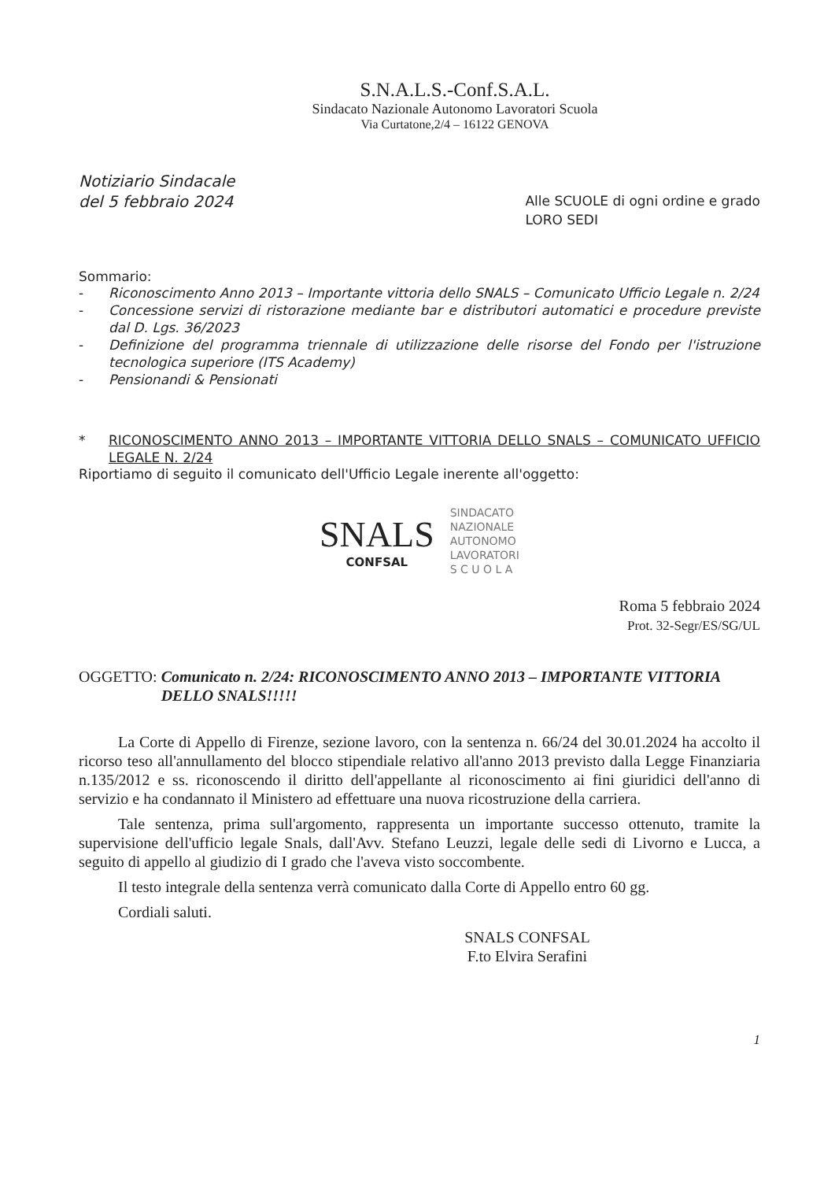S.N.A.L.S.-Conf.S.A.L.
Sindacato Nazionale Autonomo Lavoratori Scuola
Via Curtatone,2/4 – 16122 GENOVA
Notiziario Sindacale
del 5 febbraio 2024
Alle SCUOLE di ogni ordine e grado
LORO SEDI
Sommario:
- Riconoscimento Anno 2013 – Importante vittoria dello SNALS – Comunicato Ufficio Legale n. 2/24
- Concessione servizi di ristorazione mediante bar e distributori automatici e procedure previste dal D. Lgs. 36/2023
- Definizione del programma triennale di utilizzazione delle risorse del Fondo per l'istruzione tecnologica superiore (ITS Academy)
- Pensionandi & Pensionati
* RICONOSCIMENTO ANNO 2013 – IMPORTANTE VITTORIA DELLO SNALS – COMUNICATO UFFICIO LEGALE N. 2/24
Riportiamo di seguito il comunicato dell'Ufficio Legale inerente all'oggetto:
SNALS
CONFSAL
SINDACATO
NAZIONALE
AUTONOMO
LAVORATORI
S C U O L A
Roma 5 febbraio 2024
Prot. 32-Segr/ES/SG/UL
OGGETTO: Comunicato n. 2/24: RICONOSCIMENTO ANNO 2013 – IMPORTANTE VITTORIA DELLO SNALS!!!!!
La Corte di Appello di Firenze, sezione lavoro, con la sentenza n. 66/24 del 30.01.2024 ha accolto il ricorso teso all'annullamento del blocco stipendiale relativo all'anno 2013 previsto dalla Legge Finanziaria n.135/2012 e ss. riconoscendo il diritto dell'appellante al riconoscimento ai fini giuridici dell'anno di servizio e ha condannato il Ministero ad effettuare una nuova ricostruzione della carriera.
Tale sentenza, prima sull'argomento, rappresenta un importante successo ottenuto, tramite la supervisione dell'ufficio legale Snals, dall'Avv. Stefano Leuzzi, legale delle sedi di Livorno e Lucca, a seguito di appello al giudizio di I grado che l'aveva visto soccombente.
Il testo integrale della sentenza verrà comunicato dalla Corte di Appello entro 60 gg.
Cordiali saluti.
SNALS CONFSAL
F.to Elvira Serafini
1